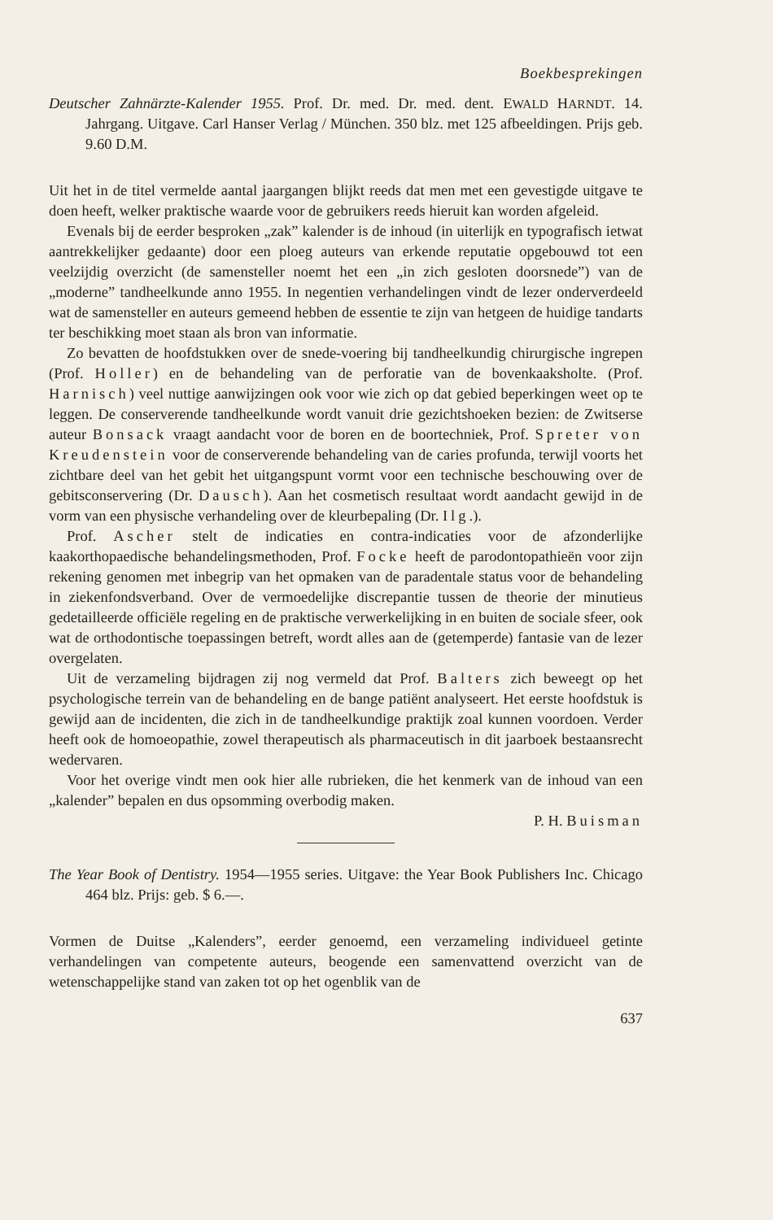Boekbesprekingen
Deutscher Zahnärzte-Kalender 1955. Prof. Dr. med. Dr. med. dent. EWALD HARNDT. 14. Jahrgang. Uitgave. Carl Hanser Verlag / München. 350 blz. met 125 afbeeldingen. Prijs geb. 9.60 D.M.
Uit het in de titel vermelde aantal jaargangen blijkt reeds dat men met een gevestigde uitgave te doen heeft, welker praktische waarde voor de gebruikers reeds hieruit kan worden afgeleid.
Evenals bij de eerder besproken „zak” kalender is de inhoud (in uiterlijk en typografisch ietwat aantrekkelijker gedaante) door een ploeg auteurs van erkende reputatie opgebouwd tot een veelzijdig overzicht (de samensteller noemt het een „in zich gesloten doorsnede”) van de „moderne” tandheelkunde anno 1955. In negentien verhandelingen vindt de lezer onderverdeeld wat de samensteller en auteurs gemeend hebben de essentie te zijn van hetgeen de huidige tandarts ter beschikking moet staan als bron van informatie.
Zo bevatten de hoofdstukken over de snede-voering bij tandheelkundig chirurgische ingrepen (Prof. Holler) en de behandeling van de perforatie van de bovenkaaksholte. (Prof. Harnisch) veel nuttige aanwijzingen ook voor wie zich op dat gebied beperkingen weet op te leggen. De conserverende tandheelkunde wordt vanuit drie gezichtshoeken bezien: de Zwitserse auteur Bonsack vraagt aandacht voor de boren en de boortechniek, Prof. Spreter von Kreudenstein voor de conserverende behandeling van de caries profunda, terwijl voorts het zichtbare deel van het gebit het uitgangspunt vormt voor een technische beschouwing over de gebitsconservering (Dr. Dausch). Aan het cosmetisch resultaat wordt aandacht gewijd in de vorm van een physische verhandeling over de kleurbepaling (Dr. Ilg.).
Prof. Ascher stelt de indicaties en contra-indicaties voor de afzonderlijke kaakorthopaedische behandelingsmethoden, Prof. Focke heeft de parodontopathieën voor zijn rekening genomen met inbegrip van het opmaken van de paradentale status voor de behandeling in ziekenfondsverband. Over de vermoedelijke discrepantie tussen de theorie der minutieus gedetailleerde officiële regeling en de praktische verwerkelijking in en buiten de sociale sfeer, ook wat de orthodontische toepassingen betreft, wordt alles aan de (getemperde) fantasie van de lezer overgelaten.
Uit de verzameling bijdragen zij nog vermeld dat Prof. Balters zich beweegt op het psychologische terrein van de behandeling en de bange patiënt analyseert. Het eerste hoofdstuk is gewijd aan de incidenten, die zich in de tandheelkundige praktijk zoal kunnen voordoen. Verder heeft ook de homoeopathie, zowel therapeutisch als pharmaceutisch in dit jaarboek bestaansrecht wedervaren.
Voor het overige vindt men ook hier alle rubrieken, die het kenmerk van de inhoud van een „kalender” bepalen en dus opsomming overbodig maken.
P. H. Buisman
The Year Book of Dentistry. 1954—1955 series. Uitgave: the Year Book Publishers Inc. Chicago 464 blz. Prijs: geb. $ 6.—.
Vormen de Duitse „Kalenders”, eerder genoemd, een verzameling individueel getinte verhandelingen van competente auteurs, beogende een samenvattend overzicht van de wetenschappelijke stand van zaken tot op het ogenblik van de
637